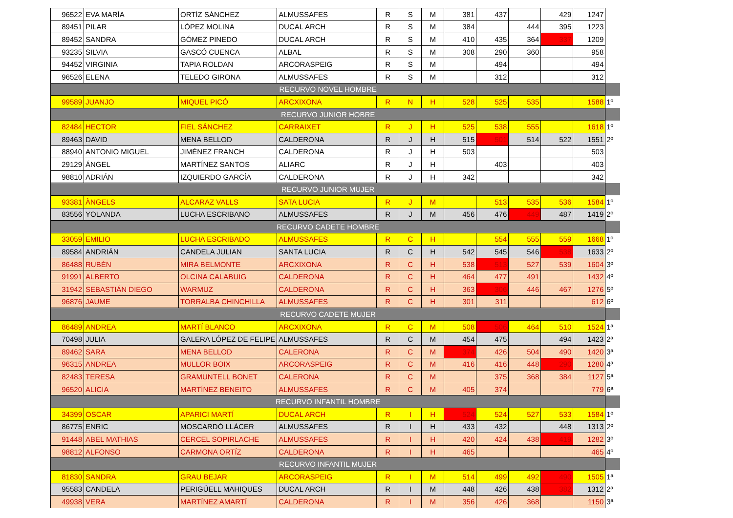| 96522 | EVA MARÍA | ORTÍZ SÁNCHEZ | ALMUSSAFES | R | S | M | 381 | 437 | | 429 | 1247 | |
| 89451 | PILAR | LÓPEZ MOLINA | DUCAL ARCH | R | S | M | 384 | | 444 | 395 | 1223 | |
| 89452 | SANDRA | GÓMEZ PINEDO | DUCAL ARCH | R | S | M | 410 | 435 | 364 | 337 | 1209 | |
| 93235 | SILVIA | GASCÓ CUENCA | ALBAL | R | S | M | 308 | 290 | 360 | | 958 | |
| 94452 | VIRGINIA | TAPIA ROLDAN | ARCORASPEIG | R | S | M | | 494 | | | 494 | |
| 96526 | ELENA | TELEDO GIRONA | ALMUSSAFES | R | S | M | | 312 | | | 312 | |
| RECURVO NOVEL HOMBRE | | | | | | | | | | | | |
| 99589 | JUANJO | MIQUEL PICÓ | ARCXIXONA | R | N | H | 528 | 525 | 535 | | 1588 | 1º |
| RECURVO JUNIOR HOBRE | | | | | | | | | | | | |
| 82484 | HECTOR | FIEL SÁNCHEZ | CARRAIXET | R | J | H | 525 | 538 | 555 | | 1618 | 1º |
| 89463 | DAVID | MENA BELLOD | CALDERONA | R | J | H | 515 | 501 | 514 | 522 | 1551 | 2º |
| 88940 | ANTONIO MIGUEL | JIMÉNEZ FRANCH | CALDERONA | R | J | H | 503 | | | | 503 | |
| 29129 | ÁNGEL | MARTÍNEZ SANTOS | ALIARC | R | J | H | | 403 | | | 403 | |
| 98810 | ADRIÁN | IZQUIERDO GARCÍA | CALDERONA | R | J | H | 342 | | | | 342 | |
| RECURVO JUNIOR MUJER | | | | | | | | | | | | |
| 93381 | ÀNGELS | ALCARAZ VALLS | SATA LUCIA | R | J | M | | 513 | 535 | 536 | 1584 | 1º |
| 83556 | YOLANDA | LUCHA ESCRIBANO | ALMUSSAFES | R | J | M | 456 | 476 | 449 | 487 | 1419 | 2º |
| RECURVO CADETE HOMBRE | | | | | | | | | | | | |
| 33059 | EMILIO | LUCHA ESCRIBADO | ALMUSSAFES | R | C | H | | 554 | 555 | 559 | 1668 | 1º |
| 89584 | ANDRIÁN | CANDELA JULIAN | SANTA LUCIA | R | C | H | 542 | 545 | 546 | 538 | 1633 | 2º |
| 86488 | RUBÉN | MIRA BELMONTE | ARCXIXONA | R | C | H | 538 | 513 | 527 | 539 | 1604 | 3º |
| 91991 | ALBERTO | OLCINA CALABUIG | CALDERONA | R | C | H | 464 | 477 | 491 | | 1432 | 4º |
| 31942 | SEBASTIÁN DIEGO | WARMUZ | CALDERONA | R | C | H | 363 | 306 | 446 | 467 | 1276 | 5º |
| 96876 | JAUME | TORRALBA CHINCHILLA | ALMUSSAFES | R | C | H | 301 | 311 | | | 612 | 6º |
| RECURVO CADETE MUJER | | | | | | | | | | | | |
| 86489 | ANDREA | MARTÍ BLANCO | ARCXIXONA | R | C | M | 508 | 506 | 464 | 510 | 1524 | 1ª |
| 70498 | JULIA | GALERA LÓPEZ DE FELIPE | ALMUSSAFES | R | C | M | 454 | 475 | | 494 | 1423 | 2ª |
| 89462 | SARA | MENA BELLOD | CALERONA | R | C | M | 374 | 426 | 504 | 490 | 1420 | 3ª |
| 96315 | ANDREA | MULLOR BOIX | ARCORASPEIG | R | C | M | 416 | 416 | 448 | 290 | 1280 | 4ª |
| 82483 | TERESA | GRAMUNTELL BONET | CALERONA | R | C | M | | 375 | 368 | 384 | 1127 | 5ª |
| 96520 | ALICIA | MARTÍNEZ BENEITO | ALMUSSAFES | R | C | M | 405 | 374 | | | 779 | 6ª |
| RECURVO INFANTIL HOMBRE | | | | | | | | | | | | |
| 34399 | OSCAR | APARICI MARTÍ | DUCAL ARCH | R | I | H | 524 | 524 | 527 | 533 | 1584 | 1º |
| 86775 | ENRIC | MOSCARDÓ LLÀCER | ALMUSSAFES | R | I | H | 433 | 432 | | 448 | 1313 | 2º |
| 91448 | ABEL MATHIAS | CERCEL SOPIRLACHE | ALMUSSAFES | R | I | H | 420 | 424 | 438 | 419 | 1282 | 3º |
| 98812 | ALFONSO | CARMONA ORTÍZ | CALDERONA | R | I | H | 465 | | | | 465 | 4º |
| RECURVO INFANTIL MUJER | | | | | | | | | | | | |
| 81830 | SANDRA | GRAU BEJAR | ARCORASPEIG | R | I | M | 514 | 499 | 492 | 490 | 1505 | 1ª |
| 95583 | CANDELA | PERIGÜELL MAHIQUES | DUCAL ARCH | R | I | M | 448 | 426 | 438 | 382 | 1312 | 2ª |
| 49938 | VERA | MARTÍNEZ AMARTÍ | CALDERONA | R | I | M | 356 | 426 | 368 | | 1150 | 3ª |